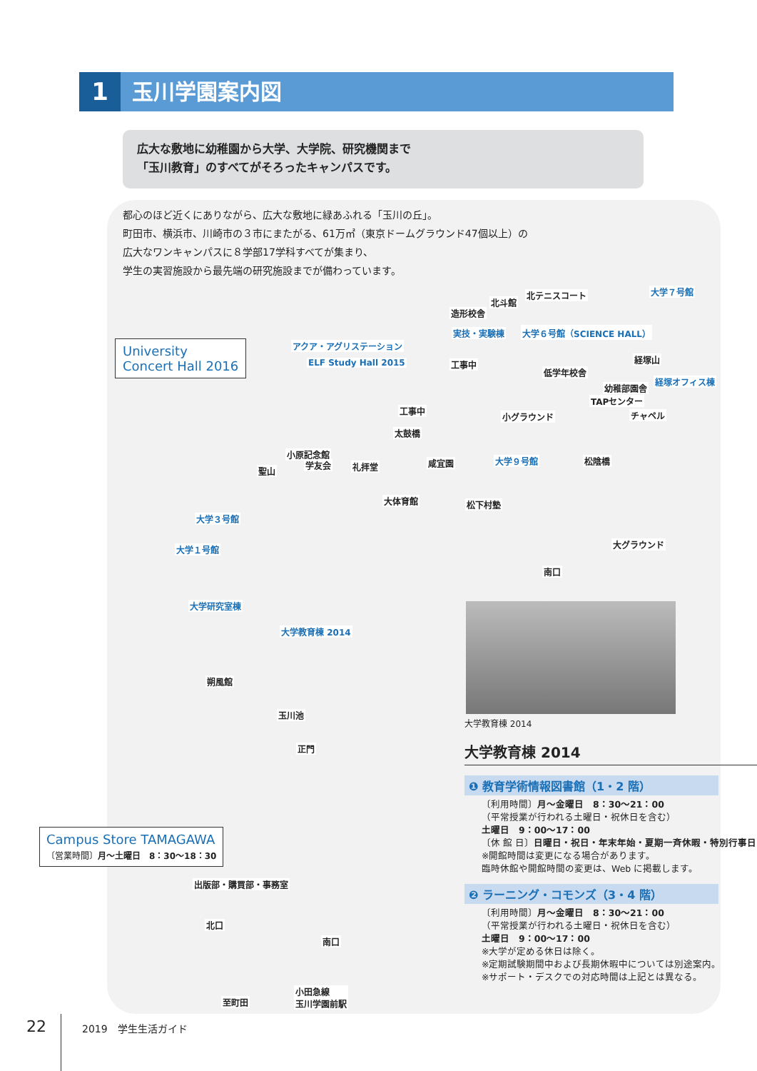1 玉川学園案内図
広大な敷地に幼稚園から大学、大学院、研究機関まで
「玉川教育」のすべてがそろったキャンパスです。
都心のほど近くにありながら、広大な敷地に緑あふれる「玉川の丘」。
町田市、横浜市、川崎市の３市にまたがる、61万㎡（東京ドームグラウンド47個以上）の
広大なワンキャンパスに８学部17学科すべてが集まり、
学生の実習施設から最先端の研究施設までが備わっています。
大学７号館
北テニスコート
北斗館
造形校舎
実技・実験棟 大学６号館（SCIENCE HALL）
アクア・アグリステーション
ELF Study Hall 2015
University
Concert Hall 2016
工事中 経塚山
低学年校舎
幼稚部園舎
経塚オフィス棟
TAPセンター
チャペル
工事中
小グラウンド
太鼓橋
小原記念館
学友会
聖山 礼拝堂 咸宜園 大学９号館 松陰橋
大体育館 松下村塾
大学３号館
大学１号館 大グラウンド
南口
大学研究室棟
大学教育棟 2014
朔風館
玉川池
正門
Campus Store TAMAGAWA
〔営業時間〕月〜土曜日　8：30〜18：30
出版部・購買部・事務室
北口
南口
至町田
小田急線
玉川学園前駅
大学教育棟 2014
大学教育棟 2014
❶ 教育学術情報図書館（1・2 階）
〔利用時間〕月〜金曜日　8：30〜21：00
（平常授業が行われる土曜日・祝休日を含む）
土曜日　9：00〜17：00
〔休 館 日〕日曜日・祝日・年末年始・夏期一斉休暇・特別行事日
※開館時間は変更になる場合があります。
臨時休館や開館時間の変更は、Web に掲載します。
❷ ラーニング・コモンズ（3・4 階）
〔利用時間〕月〜金曜日　8：30〜21：00
（平常授業が行われる土曜日・祝休日を含む）
土曜日　9：00〜17：00
※大学が定める休日は除く。
※定期試験期間中および長期休暇中については別途案内。
※サポート・デスクでの対応時間は上記とは異なる。
22 2019　学生生活ガイド